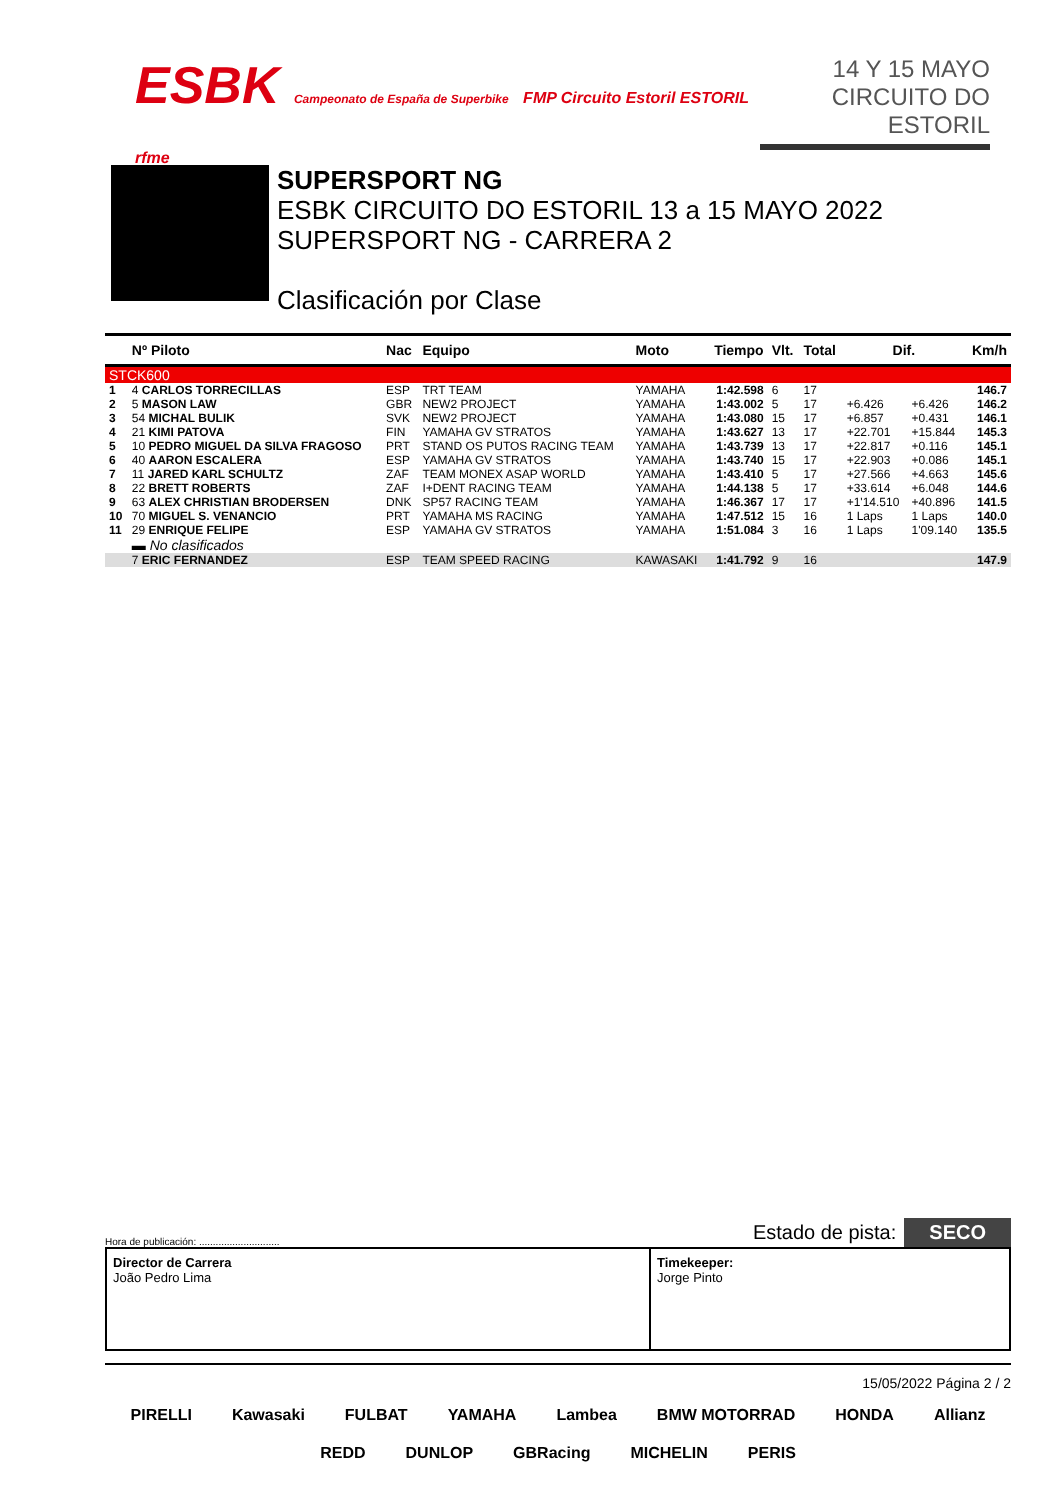ESBK Campeonato de España de Superbike FMP Circuito Estoril ESTORIL rfme
14 Y 15 MAYO
CIRCUITO DO ESTORIL
SUPERSPORT NG
ESBK CIRCUITO DO ESTORIL 13 a 15 MAYO 2022
SUPERSPORT NG - CARRERA 2
Clasificación por Clase
| | Nº Piloto | Nac | Equipo | Moto | Tiempo | Vlt. | Total | Dif. | | Km/h |
| --- | --- | --- | --- | --- | --- | --- | --- | --- | --- | --- |
| STCK600 | | | | | | | | | | |
| 1 | 4 CARLOS TORRECILLAS | ESP | TRT TEAM | YAMAHA | 1:42.598 | 6 | 17 | | | 146.7 |
| 2 | 5 MASON LAW | GBR | NEW2 PROJECT | YAMAHA | 1:43.002 | 5 | 17 | +6.426 | +6.426 | 146.2 |
| 3 | 54 MICHAL BULIK | SVK | NEW2 PROJECT | YAMAHA | 1:43.080 | 15 | 17 | +6.857 | +0.431 | 146.1 |
| 4 | 21 KIMI PATOVA | FIN | YAMAHA GV STRATOS | YAMAHA | 1:43.627 | 13 | 17 | +22.701 | +15.844 | 145.3 |
| 5 | 10 PEDRO MIGUEL DA SILVA FRAGOSO | PRT | STAND OS PUTOS RACING TEAM | YAMAHA | 1:43.739 | 13 | 17 | +22.817 | +0.116 | 145.1 |
| 6 | 40 AARON ESCALERA | ESP | YAMAHA GV STRATOS | YAMAHA | 1:43.740 | 15 | 17 | +22.903 | +0.086 | 145.1 |
| 7 | 11 JARED KARL SCHULTZ | ZAF | TEAM MONEX ASAP WORLD | YAMAHA | 1:43.410 | 5 | 17 | +27.566 | +4.663 | 145.6 |
| 8 | 22 BRETT ROBERTS | ZAF | I+DENT RACING TEAM | YAMAHA | 1:44.138 | 5 | 17 | +33.614 | +6.048 | 144.6 |
| 9 | 63 ALEX CHRISTIAN BRODERSEN | DNK | SP57 RACING TEAM | YAMAHA | 1:46.367 | 17 | 17 | +1'14.510 | +40.896 | 141.5 |
| 10 | 70 MIGUEL S. VENANCIO | PRT | YAMAHA MS RACING | YAMAHA | 1:47.512 | 15 | 16 | 1 Laps | 1 Laps | 140.0 |
| 11 | 29 ENRIQUE FELIPE | ESP | YAMAHA GV STRATOS | YAMAHA | 1:51.084 | 3 | 16 | 1 Laps | 1'09.140 | 135.5 |
| | ▬ No clasificados | | | | | | | | | |
| | 7 ERIC FERNANDEZ | ESP | TEAM SPEED RACING | KAWASAKI | 1:41.792 | 9 | 16 | | | 147.9 |
Hora de publicación: .............................
Estado de pista: SECO
Director de Carrera
João Pedro Lima
Timekeeper:
Jorge Pinto
15/05/2022 Página 2 / 2
PIRELLI Kawasaki FULBAT YAMAHA Lambea BMW MOTORRAD HONDA Allianz REDD DUNLOP GBRacing MICHELIN PERIS